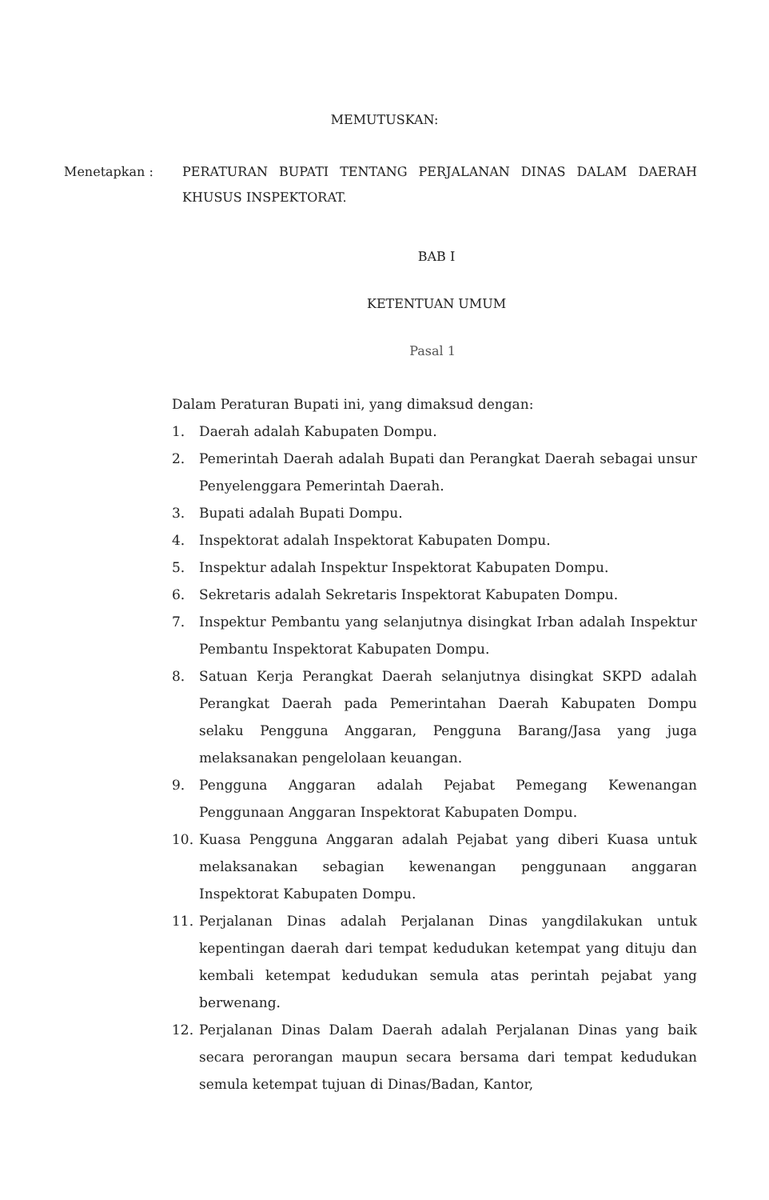MEMUTUSKAN:
Menetapkan : PERATURAN BUPATI TENTANG PERJALANAN DINAS DALAM DAERAH KHUSUS INSPEKTORAT.
BAB I
KETENTUAN UMUM
Pasal 1
Dalam Peraturan Bupati ini, yang dimaksud dengan:
1. Daerah adalah Kabupaten Dompu.
2. Pemerintah Daerah adalah Bupati dan Perangkat Daerah sebagai unsur Penyelenggara Pemerintah Daerah.
3. Bupati adalah Bupati Dompu.
4. Inspektorat adalah Inspektorat Kabupaten Dompu.
5. Inspektur adalah Inspektur Inspektorat Kabupaten Dompu.
6. Sekretaris adalah Sekretaris Inspektorat Kabupaten Dompu.
7. Inspektur Pembantu yang selanjutnya disingkat Irban adalah Inspektur Pembantu Inspektorat Kabupaten Dompu.
8. Satuan Kerja Perangkat Daerah selanjutnya disingkat SKPD adalah Perangkat Daerah pada Pemerintahan Daerah Kabupaten Dompu selaku Pengguna Anggaran, Pengguna Barang/Jasa yang juga melaksanakan pengelolaan keuangan.
9. Pengguna Anggaran adalah Pejabat Pemegang Kewenangan Penggunaan Anggaran Inspektorat Kabupaten Dompu.
10. Kuasa Pengguna Anggaran adalah Pejabat yang diberi Kuasa untuk melaksanakan sebagian kewenangan penggunaan anggaran Inspektorat Kabupaten Dompu.
11. Perjalanan Dinas adalah Perjalanan Dinas yangdilakukan untuk kepentingan daerah dari tempat kedudukan ketempat yang dituju dan kembali ketempat kedudukan semula atas perintah pejabat yang berwenang.
12. Perjalanan Dinas Dalam Daerah adalah Perjalanan Dinas yang baik secara perorangan maupun secara bersama dari tempat kedudukan semula ketempat tujuan di Dinas/Badan, Kantor,